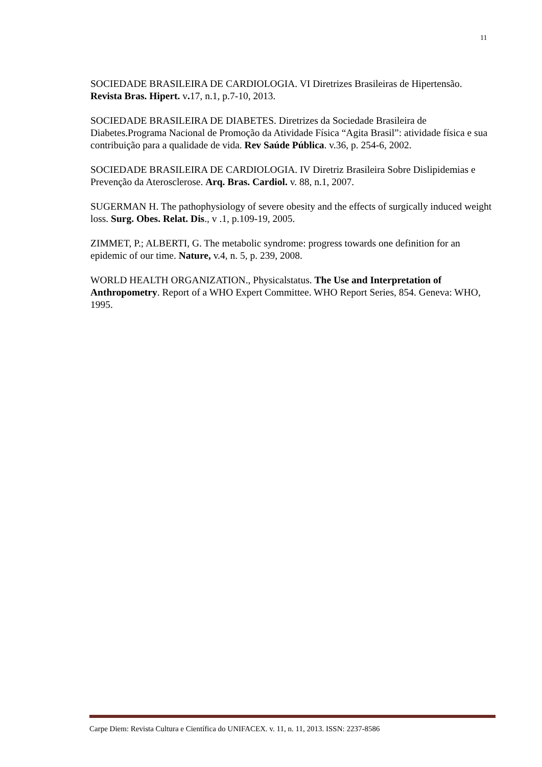11
SOCIEDADE BRASILEIRA DE CARDIOLOGIA. VI Diretrizes Brasileiras de Hipertensão. Revista Bras. Hipert. v. 17, n.1, p.7-10, 2013.
SOCIEDADE BRASILEIRA DE DIABETES. Diretrizes da Sociedade Brasileira de Diabetes.Programa Nacional de Promoção da Atividade Física “Agita Brasil”: atividade física e sua contribuição para a qualidade de vida. Rev Saúde Pública. v.36, p. 254-6, 2002.
SOCIEDADE BRASILEIRA DE CARDIOLOGIA. IV Diretriz Brasileira Sobre Dislipidemias e Prevenção da Aterosclerose. Arq. Bras. Cardiol. v. 88, n.1, 2007.
SUGERMAN H. The pathophysiology of severe obesity and the effects of surgically induced weight loss. Surg. Obes. Relat. Dis., v .1, p.109-19, 2005.
ZIMMET, P.; ALBERTI, G. The metabolic syndrome: progress towards one definition for an epidemic of our time. Nature, v.4, n. 5, p. 239, 2008.
WORLD HEALTH ORGANIZATION., Physicalstatus. The Use and Interpretation of Anthropometry. Report of a WHO Expert Committee. WHO Report Series, 854. Geneva: WHO, 1995.
Carpe Diem: Revista Cultura e Científica do UNIFACEX. v. 11, n. 11, 2013. ISSN: 2237-8586